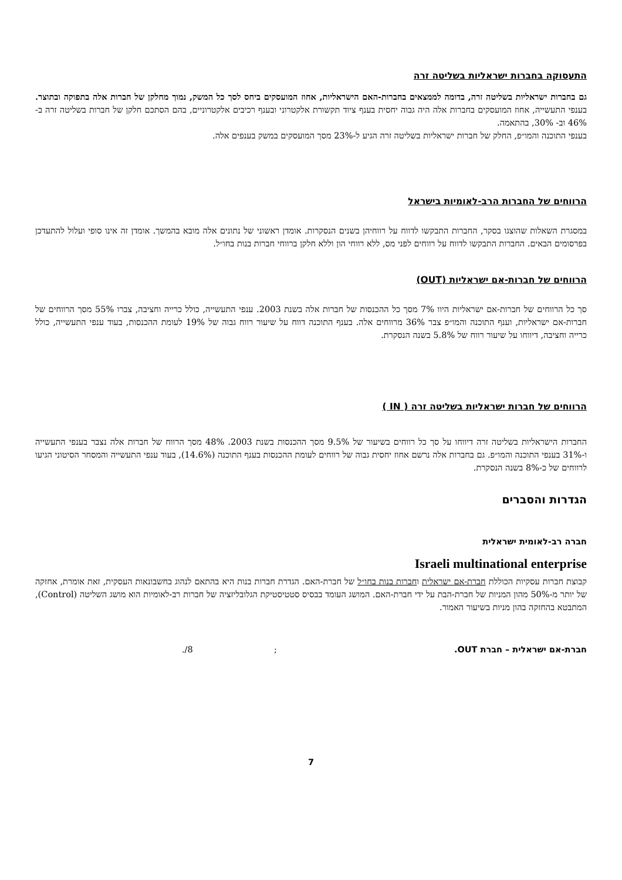התעסוקה בחברות ישראליות בשליטה זרה
גם בחברות ישראליות בשליטה זרה, בדומה לממצאים בחברות-האם הישראליות, אחוז המועסקים ביחס לסך כל המשק, נמוך מחלקן של חברות אלה בתפוקה ובתוצר. בענפי התעשייה, אחוז המועסקים בחברות אלה היה גבוה יחסית בענף ציוד תקשורת אלקטרוני ובענף רכיבים אלקטרוניים, בהם הסתכם חלקן של חברות בשליטה זרה ב- 46% וב- 30%, בהתאמה.
בענפי התוכנה והמו״פ, החלק של חברות ישראליות בשליטה זרה הגיע ל-23% מסך המועסקים במשק בענפים אלה.
הרווחים של החברות הרב-לאומיות בישראל
במסגרת השאלות שהוצגו בסקר, החברות התבקשו לדווח על רווחיהן בשנים הנסקרות. אומדן ראשוני של נתונים אלה מובא בהמשך. אומדן זה אינו סופי ועלול להתעדכן בפרסומים הבאים. החברות התבקשו לדווח על רווחים לפני מס, ללא רווחי הון וללא חלקן ברווחי חברות בנות בחו״ל.
הרווחים של חברות-אם ישראליות (OUT)
סך כל הרווחים של חברות-אם ישראליות היוו 7% מסך כל ההכנסות של חברות אלה בשנת 2003. ענפי התעשייה, כולל כרייה וחציבה, צברו 55% מסך הרווחים של חברות-אם ישראליות, וענף התוכנה והמו״פ צבר 36% מרווחים אלה. בענף התוכנה דווח על שיעור רווח גבוה של 19% לעומת ההכנסות, בעוד ענפי התעשייה, כולל כרייה וחציבה, דיווחו על שיעור רווח של 5.8% בשנה הנסקרת.
הרווחים של חברות ישראליות בשליטה זרה ( IN )
החברות הישראליות בשליטה זרה דיווחו על סך כל רווחים בשיעור של 9.5% מסך ההכנסות בשנת 2003. 48% מסך הרווח של חברות אלה נצבר בענפי התעשייה ו-31% בענפי התוכנה והמו״פ. גם בחברות אלה נרשם אחוז יחסית גבוה של רווחים לעומת ההכנסות בענף התוכנה (14.6%), בעוד ענפי התעשייה והמסחר הסיטוני הגיעו לרווחים של כ-8% בשנה הנסקרת.
הגדרות והסברים
חברה רב-לאומית ישראלית
Israeli multinational enterprise
קבוצת חברות עסקיות הכוללת חברת-אם ישראלית וחברות בנות בחו״ל של חברת-האם. הגדרת חברות בנות היא בהתאם לנהוג בחשבונאות העסקית, זאת אומרת, אחזקה של יותר מ-50% מהון המניות של חברת-הבת על ידי חברת-האם. המושג העומד בבסיס סטטיסטיקת הגלובליזציה של חברות רב-לאומיות הוא מושג השליטה (Control), המתבטא בהחזקה בהון מניות בשיעור האמור.
חברת-אם ישראלית – חברת OUT. ; 8/.
7